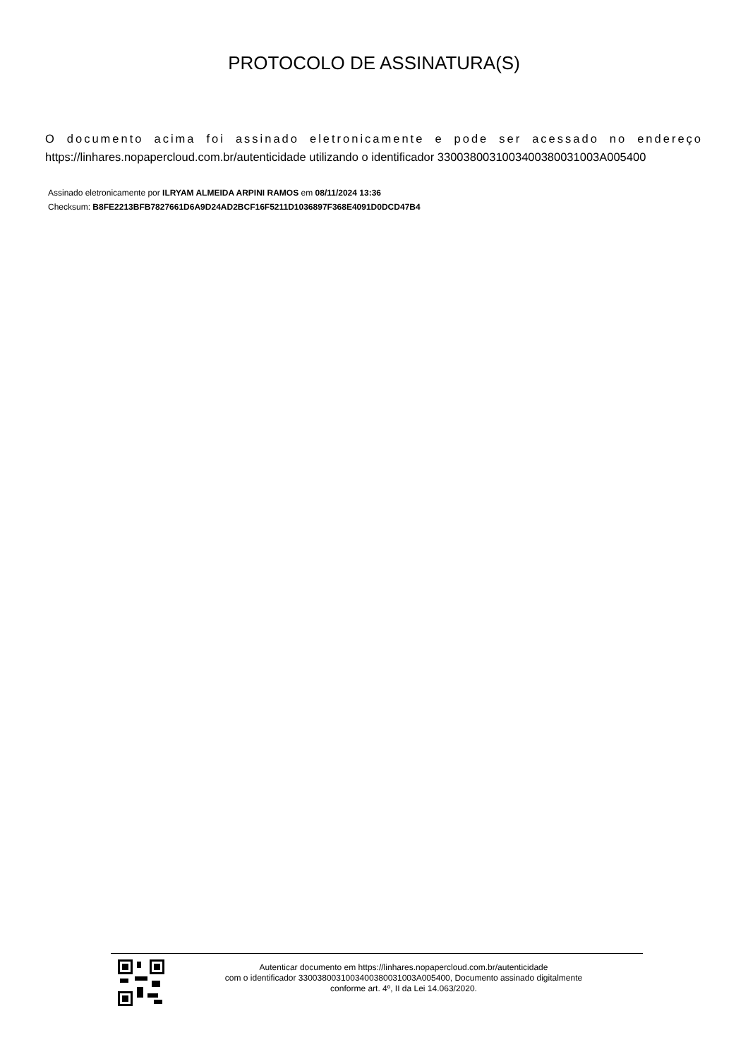PROTOCOLO DE ASSINATURA(S)
O documento acima foi assinado eletronicamente e pode ser acessado no endereço
https://linhares.nopapercloud.com.br/autenticidade utilizando o identificador 330038003100340038003100​3A005400
Assinado eletronicamente por ILRYAM ALMEIDA ARPINI RAMOS em 08/11/2024 13:36
Checksum: B8FE2213BFB7827661D6A9D24AD2BCF16F5211D1036897F368E4091D0DCD47B4
Autenticar documento em https://linhares.nopapercloud.com.br/autenticidade
com o identificador 3300380031003400380031003A005400, Documento assinado digitalmente
conforme art. 4º, II da Lei 14.063/2020.